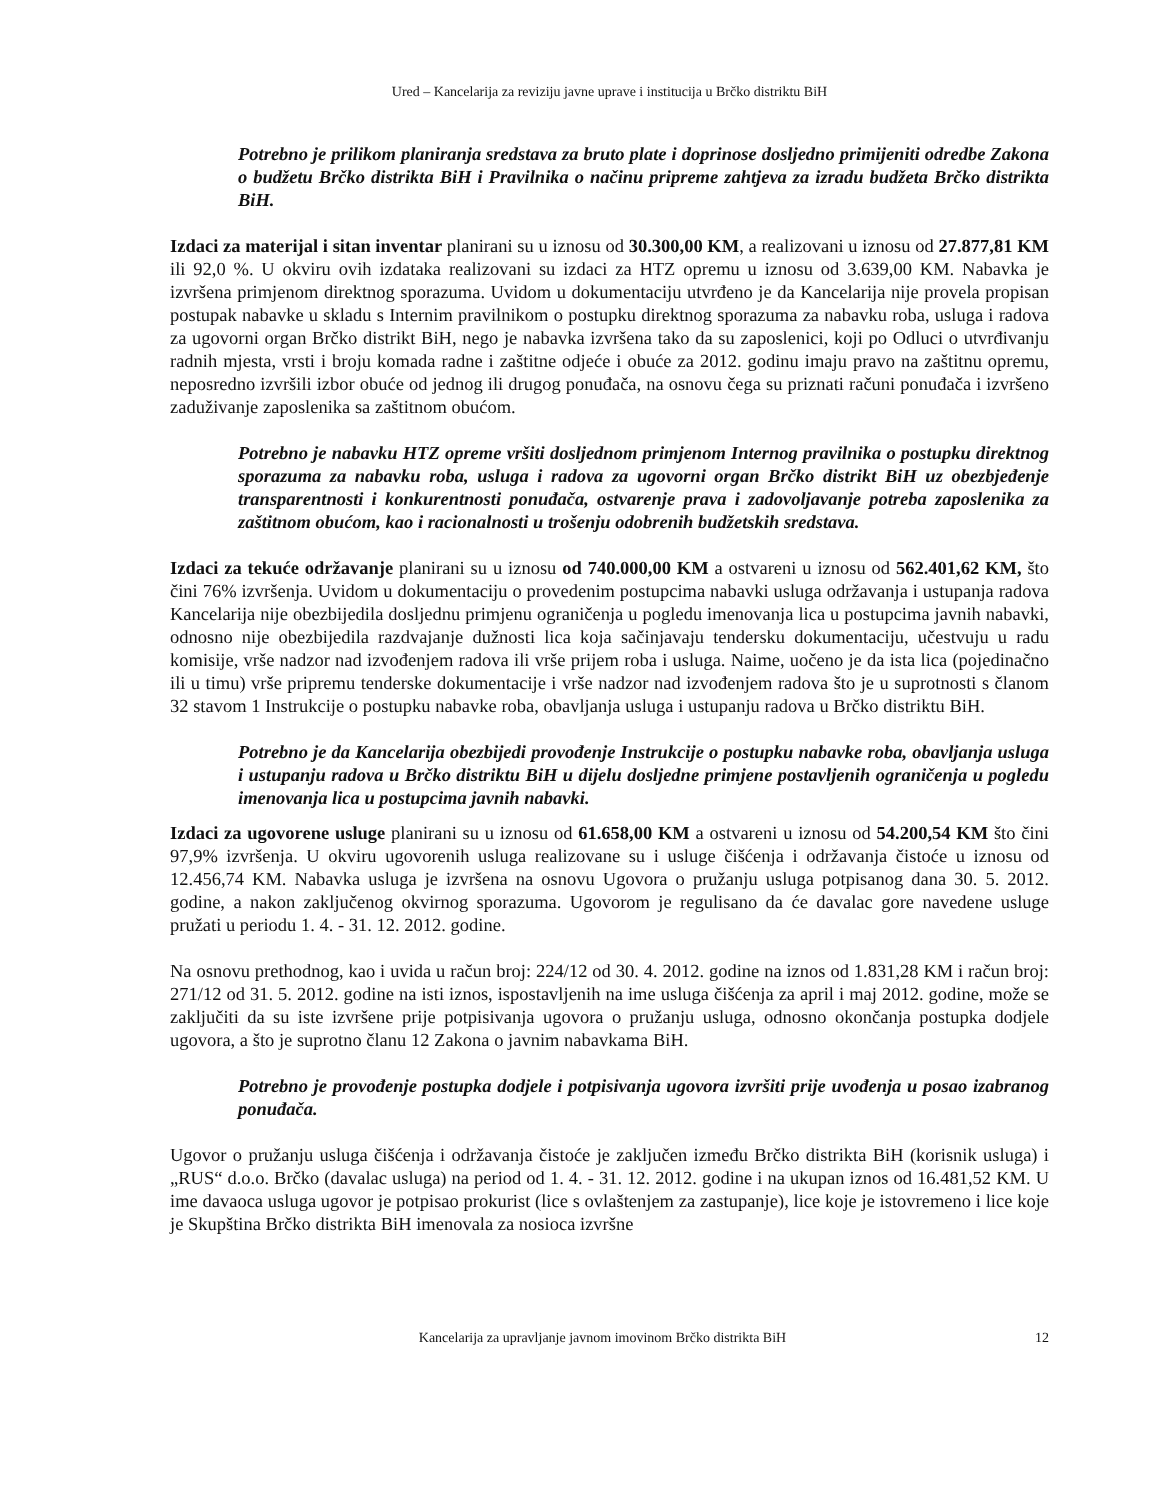Ured – Kancelarija za reviziju javne uprave i institucija u Brčko distriktu BiH
Potrebno je prilikom planiranja sredstava za bruto plate i doprinose dosljedno primijeniti odredbe Zakona o budžetu Brčko distrikta BiH i Pravilnika o načinu pripreme zahtjeva za izradu budžeta Brčko distrikta BiH.
Izdaci za materijal i sitan inventar planirani su u iznosu od 30.300,00 KM, a realizovani u iznosu od 27.877,81 KM ili 92,0 %. U okviru ovih izdataka realizovani su izdaci za HTZ opremu u iznosu od 3.639,00 KM. Nabavka je izvršena primjenom direktnog sporazuma. Uvidom u dokumentaciju utvrđeno je da Kancelarija nije provela propisan postupak nabavke u skladu s Internim pravilnikom o postupku direktnog sporazuma za nabavku roba, usluga i radova za ugovorni organ Brčko distrikt BiH, nego je nabavka izvršena tako da su zaposlenici, koji po Odluci o utvrđivanju radnih mjesta, vrsti i broju komada radne i zaštitne odjeće i obuće za 2012. godinu imaju pravo na zaštitnu opremu, neposredno izvršili izbor obuće od jednog ili drugog ponuđača, na osnovu čega su priznati računi ponuđača i izvršeno zaduživanje zaposlenika sa zaštitnom obućom.
Potrebno je nabavku HTZ opreme vršiti dosljednom primjenom Internog pravilnika o postupku direktnog sporazuma za nabavku roba, usluga i radova za ugovorni organ Brčko distrikt BiH uz obezbjeđenje transparentnosti i konkurentnosti ponuđača, ostvarenje prava i zadovoljavanje potreba zaposlenika za zaštitnom obućom, kao i racionalnosti u trošenju odobrenih budžetskih sredstava.
Izdaci za tekuće održavanje planirani su u iznosu od 740.000,00 KM a ostvareni u iznosu od 562.401,62 KM, što čini 76% izvršenja. Uvidom u dokumentaciju o provedenim postupcima nabavki usluga održavanja i ustupanja radova Kancelarija nije obezbijedila dosljednu primjenu ograničenja u pogledu imenovanja lica u postupcima javnih nabavki, odnosno nije obezbijedila razdvajanje dužnosti lica koja sačinjavaju tendersku dokumentaciju, učestvuju u radu komisije, vrše nadzor nad izvođenjem radova ili vrše prijem roba i usluga. Naime, uočeno je da ista lica (pojedinačno ili u timu) vrše pripremu tenderske dokumentacije i vrše nadzor nad izvođenjem radova što je u suprotnosti s članom 32 stavom 1 Instrukcije o postupku nabavke roba, obavljanja usluga i ustupanju radova u Brčko distriktu BiH.
Potrebno je da Kancelarija obezbijedi provođenje Instrukcije o postupku nabavke roba, obavljanja usluga i ustupanju radova u Brčko distriktu BiH u dijelu dosljedne primjene postavljenih ograničenja u pogledu imenovanja lica u postupcima javnih nabavki.
Izdaci za ugovorene usluge planirani su u iznosu od 61.658,00 KM a ostvareni u iznosu od 54.200,54 KM što čini 97,9% izvršenja. U okviru ugovorenih usluga realizovane su i usluge čišćenja i održavanja čistoće u iznosu od 12.456,74 KM. Nabavka usluga je izvršena na osnovu Ugovora o pružanju usluga potpisanog dana 30. 5. 2012. godine, a nakon zaključenog okvirnog sporazuma. Ugovorom je regulisano da će davalac gore navedene usluge pružati u periodu 1. 4. - 31. 12. 2012. godine.
Na osnovu prethodnog, kao i uvida u račun broj: 224/12 od 30. 4. 2012. godine na iznos od 1.831,28 KM i račun broj: 271/12 od 31. 5. 2012. godine na isti iznos, ispostavljenih na ime usluga čišćenja za april i maj 2012. godine, može se zaključiti da su iste izvršene prije potpisivanja ugovora o pružanju usluga, odnosno okončanja postupka dodjele ugovora, a što je suprotno članu 12 Zakona o javnim nabavkama BiH.
Potrebno je provođenje postupka dodjele i potpisivanja ugovora izvršiti prije uvođenja u posao izabranog ponuđača.
Ugovor o pružanju usluga čišćenja i održavanja čistoće je zaključen između Brčko distrikta BiH (korisnik usluga) i „RUS“ d.o.o. Brčko (davalac usluga) na period od 1. 4. - 31. 12. 2012. godine i na ukupan iznos od 16.481,52 KM. U ime davaoca usluga ugovor je potpisao prokurist (lice s ovlaštenjem za zastupanje), lice koje je istovremeno i lice koje je Skupština Brčko distrikta BiH imenovala za nosioca izvršne
Kancelarija za upravljanje javnom imovinom Brčko distrikta BiH 12